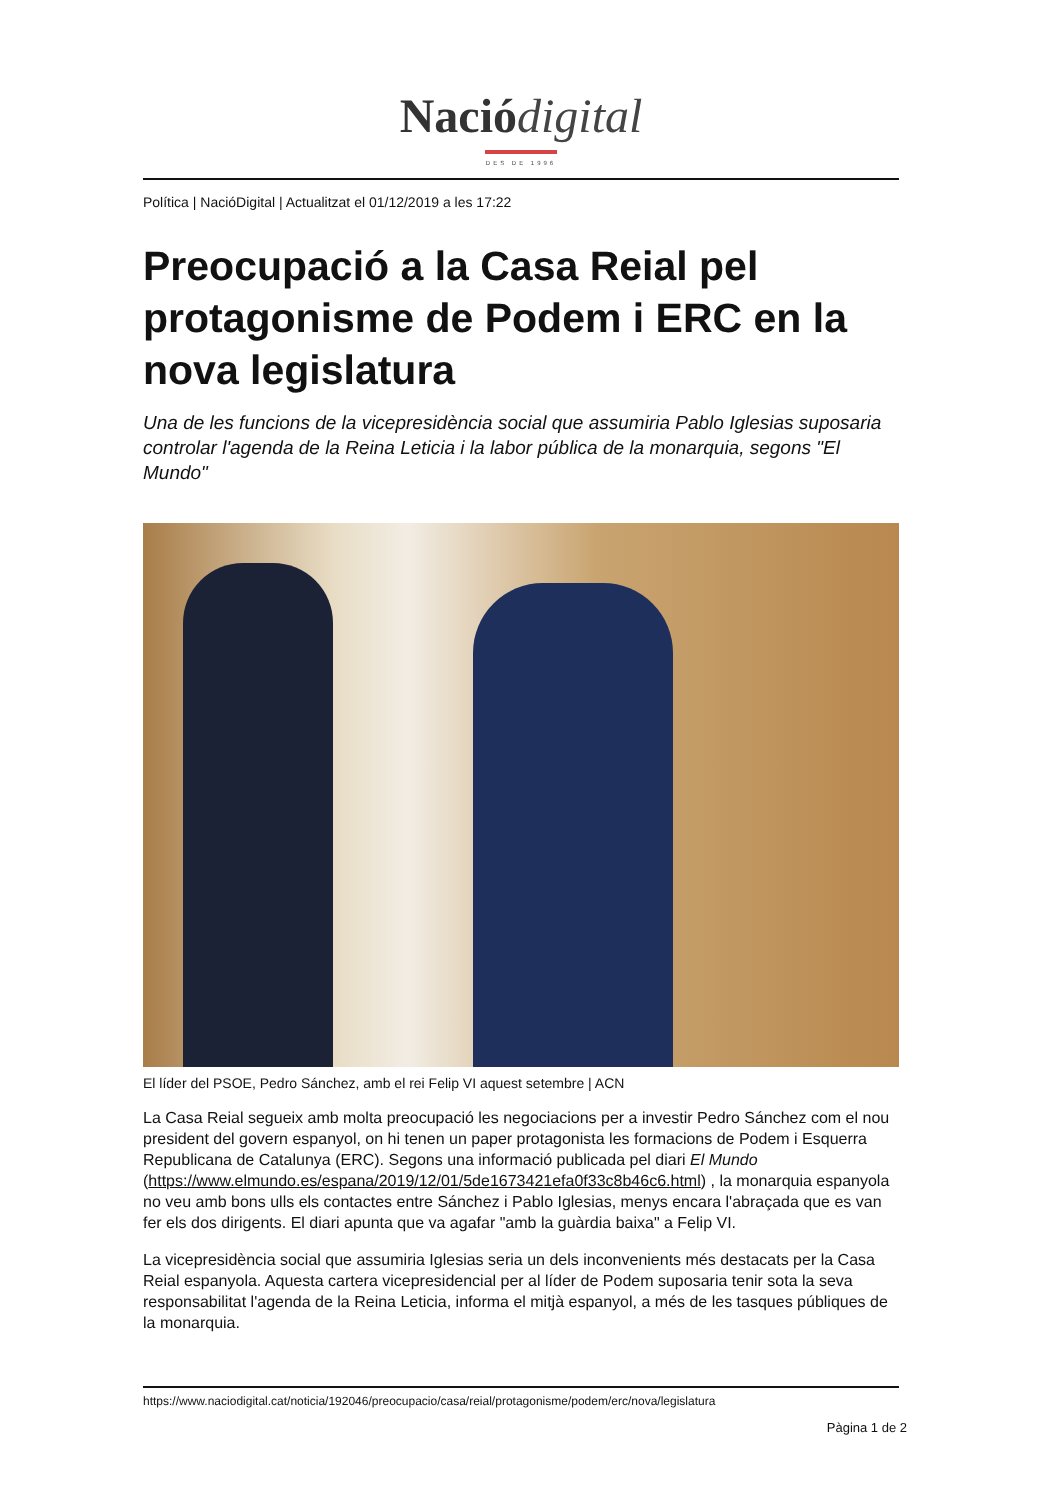Nació digital
DES DE 1996
Política | NacióDigital | Actualitzat el 01/12/2019 a les 17:22
Preocupació a la Casa Reial pel protagonisme de Podem i ERC en la nova legislatura
Una de les funcions de la vicepresidència social que assumiria Pablo Iglesias suposaria controlar l'agenda de la Reina Leticia i la labor pública de la monarquia, segons "El Mundo"
El líder del PSOE, Pedro Sánchez, amb el rei Felip VI aquest setembre | ACN
La Casa Reial segueix amb molta preocupació les negociacions per a investir Pedro Sánchez com el nou president del govern espanyol, on hi tenen un paper protagonista les formacions de Podem i Esquerra Republicana de Catalunya (ERC). Segons una informació publicada pel diari El Mundo (https://www.elmundo.es/espana/2019/12/01/5de1673421efa0f33c8b46c6.html) , la monarquia espanyola no veu amb bons ulls els contactes entre Sánchez i Pablo Iglesias, menys encara l'abraçada que es van fer els dos dirigents. El diari apunta que va agafar "amb la guàrdia baixa" a Felip VI.
La vicepresidència social que assumiria Iglesias seria un dels inconvenients més destacats per la Casa Reial espanyola. Aquesta cartera vicepresidencial per al líder de Podem suposaria tenir sota la seva responsabilitat l'agenda de la Reina Leticia, informa el mitjà espanyol, a més de les tasques públiques de la monarquia.
https://www.naciodigital.cat/noticia/192046/preocupacio/casa/reial/protagonisme/podem/erc/nova/legislatura
Pàgina 1 de 2